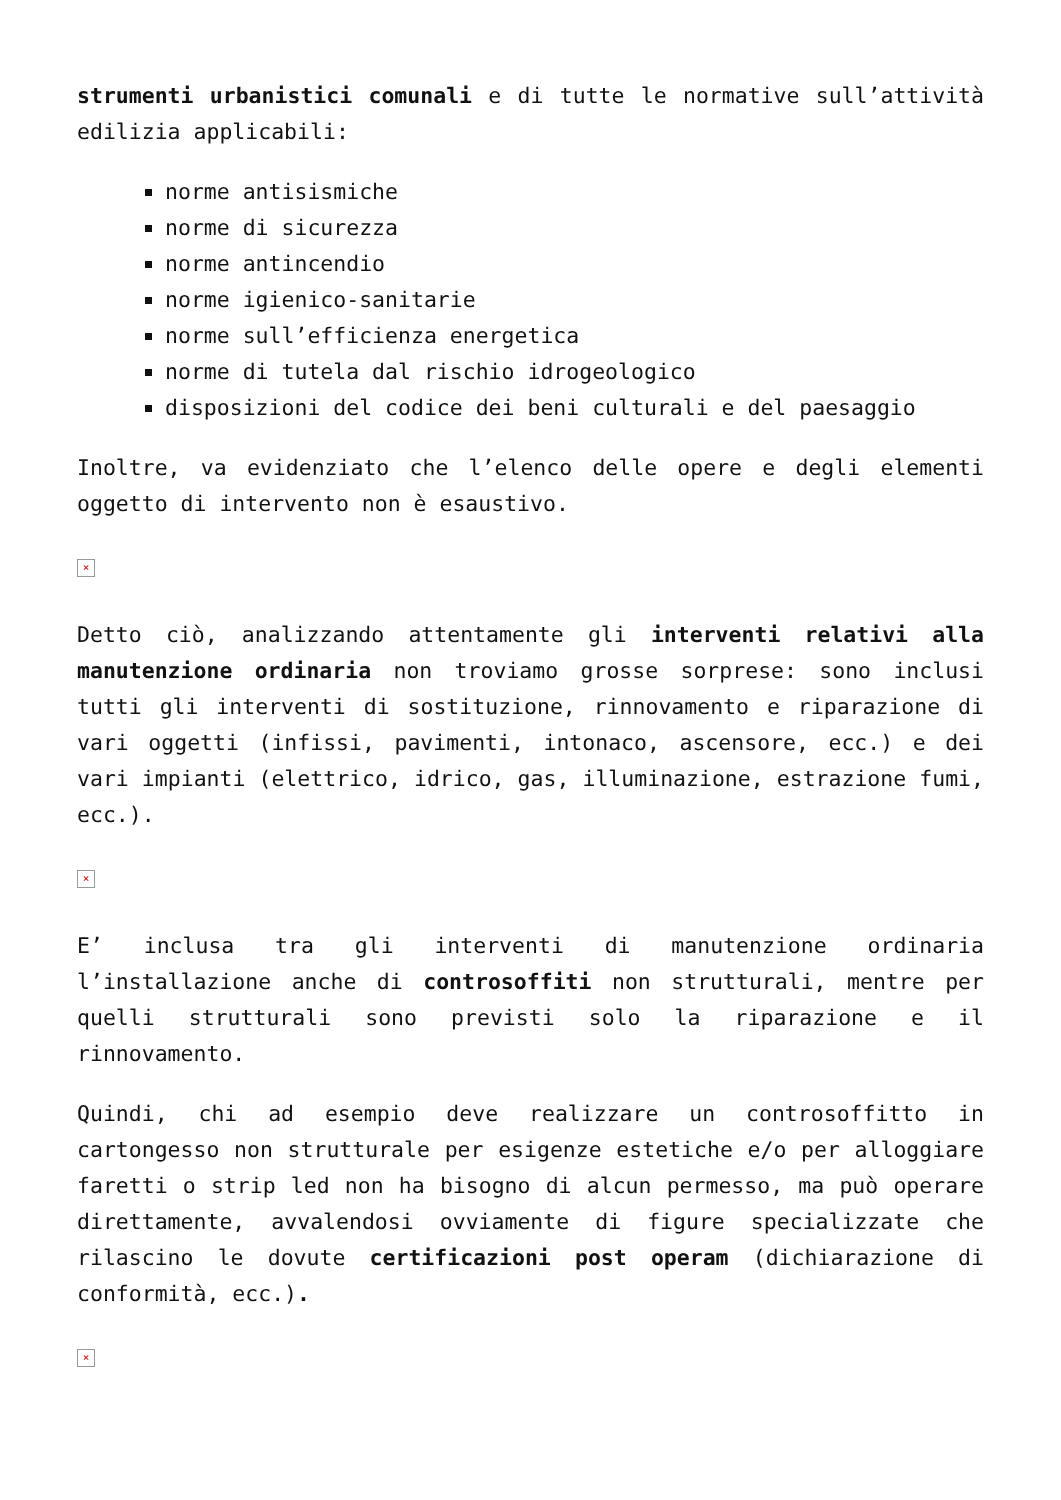strumenti urbanistici comunali e di tutte le normative sull’attività edilizia applicabili:
norme antisismiche
norme di sicurezza
norme antincendio
norme igienico-sanitarie
norme sull’efficienza energetica
norme di tutela dal rischio idrogeologico
disposizioni del codice dei beni culturali e del paesaggio
Inoltre, va evidenziato che l’elenco delle opere e degli elementi oggetto di intervento non è esaustivo.
×
Detto ciò, analizzando attentamente gli interventi relativi alla manutenzione ordinaria non troviamo grosse sorprese: sono inclusi tutti gli interventi di sostituzione, rinnovamento e riparazione di vari oggetti (infissi, pavimenti, intonaco, ascensore, ecc.) e dei vari impianti (elettrico, idrico, gas, illuminazione, estrazione fumi, ecc.).
×
E’ inclusa tra gli interventi di manutenzione ordinaria l’installazione anche di controsoffiti non strutturali, mentre per quelli strutturali sono previsti solo la riparazione e il rinnovamento.
Quindi, chi ad esempio deve realizzare un controsoffitto in cartongesso non strutturale per esigenze estetiche e/o per alloggiare faretti o strip led non ha bisogno di alcun permesso, ma può operare direttamente, avvalendosi ovviamente di figure specializzate che rilascino le dovute certificazioni post operam (dichiarazione di conformità, ecc.).
×